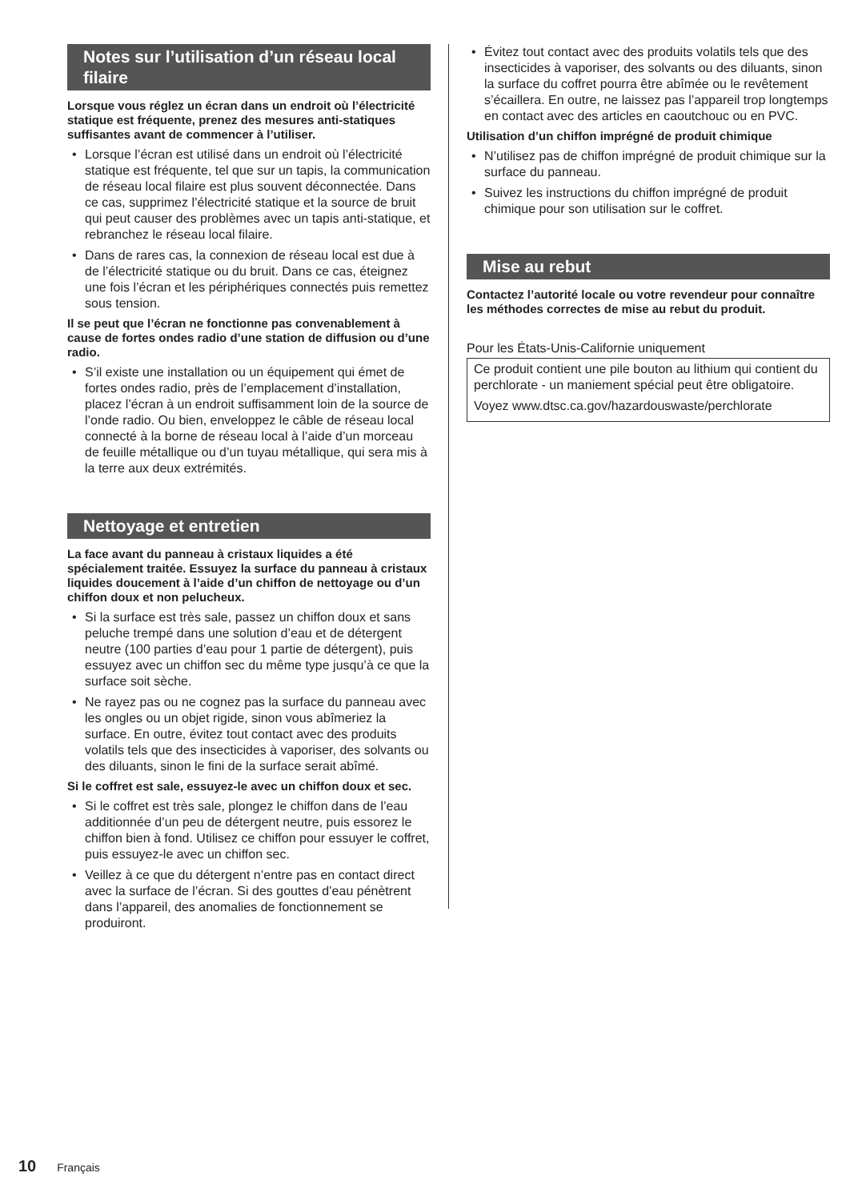Notes sur l’utilisation d’un réseau local filaire
Lorsque vous réglez un écran dans un endroit où l’électricité statique est fréquente, prenez des mesures anti-statiques suffisantes avant de commencer à l’utiliser.
• Lorsque l’écran est utilisé dans un endroit où l’électricité statique est fréquente, tel que sur un tapis, la communication de réseau local filaire est plus souvent déconnectée. Dans ce cas, supprimez l’électricité statique et la source de bruit qui peut causer des problèmes avec un tapis anti-statique, et rebranchez le réseau local filaire.
• Dans de rares cas, la connexion de réseau local est due à de l’électricité statique ou du bruit. Dans ce cas, éteignez une fois l’écran et les périphériques connectés puis remettez sous tension.
Il se peut que l’écran ne fonctionne pas convenablement à cause de fortes ondes radio d’une station de diffusion ou d’une radio.
• S’il existe une installation ou un équipement qui émet de fortes ondes radio, près de l’emplacement d’installation, placez l’écran à un endroit suffisamment loin de la source de l’onde radio. Ou bien, enveloppez le câble de réseau local connecté à la borne de réseau local à l’aide d’un morceau de feuille métallique ou d’un tuyau métallique, qui sera mis à la terre aux deux extrémités.
Nettoyage et entretien
La face avant du panneau à cristaux liquides a été spécialement traitée. Essuyez la surface du panneau à cristaux liquides doucement à l’aide d’un chiffon de nettoyage ou d’un chiffon doux et non pelucheux.
• Si la surface est très sale, passez un chiffon doux et sans peluche trempé dans une solution d’eau et de détergent neutre (100 parties d’eau pour 1 partie de détergent), puis essuyez avec un chiffon sec du même type jusqu’à ce que la surface soit sèche.
• Ne rayez pas ou ne cognez pas la surface du panneau avec les ongles ou un objet rigide, sinon vous abîmeriez la surface. En outre, évitez tout contact avec des produits volatils tels que des insecticides à vaporiser, des solvants ou des diluants, sinon le fini de la surface serait abîmé.
Si le coffret est sale, essuyez-le avec un chiffon doux et sec.
• Si le coffret est très sale, plongez le chiffon dans de l’eau additionnée d’un peu de détergent neutre, puis essorez le chiffon bien à fond. Utilisez ce chiffon pour essuyer le coffret, puis essuyez-le avec un chiffon sec.
• Veillez à ce que du détergent n’entre pas en contact direct avec la surface de l’écran. Si des gouttes d’eau pénètrent dans l’appareil, des anomalies de fonctionnement se produiront.
• Évitez tout contact avec des produits volatils tels que des insecticides à vaporiser, des solvants ou des diluants, sinon la surface du coffret pourra être abîmée ou le revêtement s’écaillera. En outre, ne laissez pas l’appareil trop longtemps en contact avec des articles en caoutchouc ou en PVC.
Utilisation d’un chiffon imprégné de produit chimique
• N’utilisez pas de chiffon imprégné de produit chimique sur la surface du panneau.
• Suivez les instructions du chiffon imprégné de produit chimique pour son utilisation sur le coffret.
Mise au rebut
Contactez l’autorité locale ou votre revendeur pour connaître les méthodes correctes de mise au rebut du produit.
Pour les États-Unis-Californie uniquement
Ce produit contient une pile bouton au lithium qui contient du perchlorate - un maniement spécial peut être obligatoire.
Voyez www.dtsc.ca.gov/hazardouswaste/perchlorate
10 Français